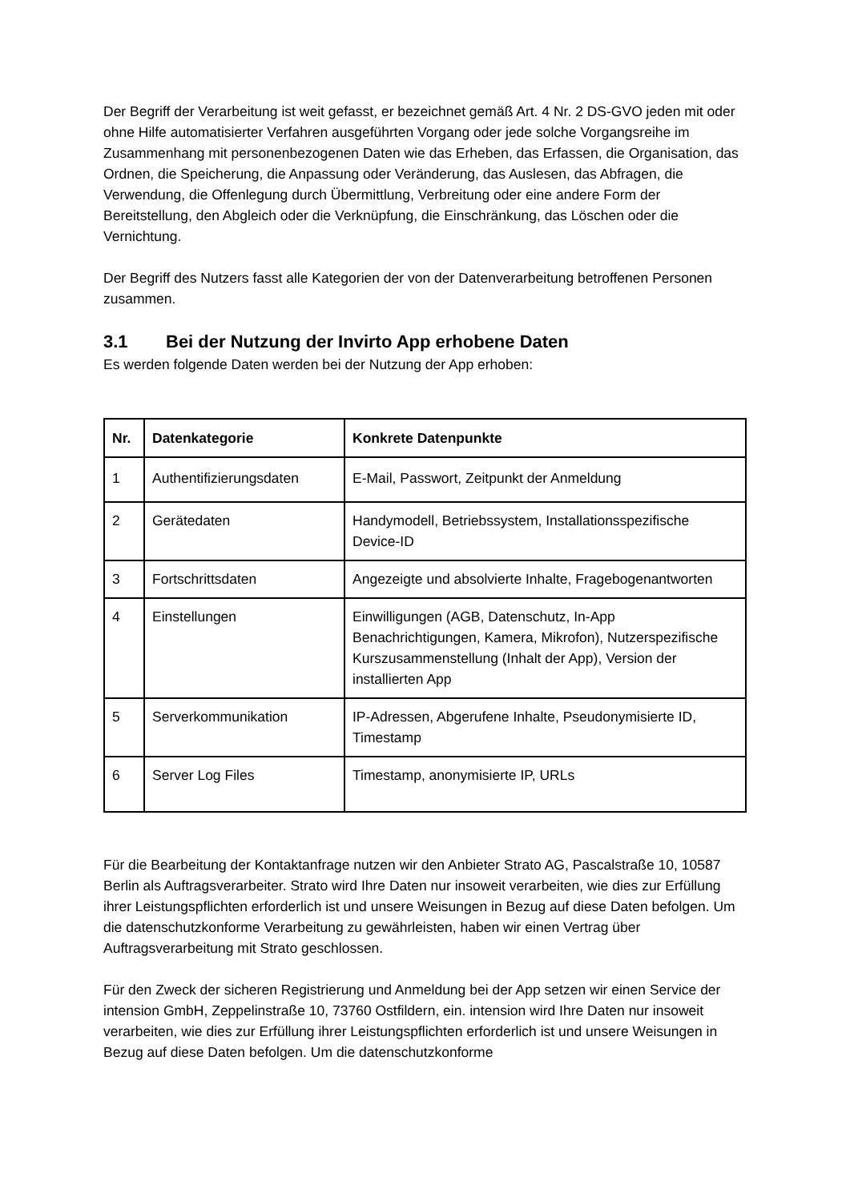Der Begriff der Verarbeitung ist weit gefasst, er bezeichnet gemäß Art. 4 Nr. 2 DS-GVO jeden mit oder ohne Hilfe automatisierter Verfahren ausgeführten Vorgang oder jede solche Vorgangsreihe im Zusammenhang mit personenbezogenen Daten wie das Erheben, das Erfassen, die Organisation, das Ordnen, die Speicherung, die Anpassung oder Veränderung, das Auslesen, das Abfragen, die Verwendung, die Offenlegung durch Übermittlung, Verbreitung oder eine andere Form der Bereitstellung, den Abgleich oder die Verknüpfung, die Einschränkung, das Löschen oder die Vernichtung.
Der Begriff des Nutzers fasst alle Kategorien der von der Datenverarbeitung betroffenen Personen zusammen.
3.1 Bei der Nutzung der Invirto App erhobene Daten
Es werden folgende Daten werden bei der Nutzung der App erhoben:
| Nr. | Datenkategorie | Konkrete Datenpunkte |
| --- | --- | --- |
| 1 | Authentifizierungsdaten | E-Mail, Passwort, Zeitpunkt der Anmeldung |
| 2 | Gerätedaten | Handymodell, Betriebssystem, Installationsspezifische Device-ID |
| 3 | Fortschrittsdaten | Angezeigte und absolvierte Inhalte, Fragebogenantworten |
| 4 | Einstellungen | Einwilligungen (AGB, Datenschutz, In-App Benachrichtigungen, Kamera, Mikrofon), Nutzerspezifische Kurszusammenstellung (Inhalt der App), Version der installierten App |
| 5 | Serverkommunikation | IP-Adressen, Abgerufene Inhalte, Pseudonymisierte ID, Timestamp |
| 6 | Server Log Files | Timestamp, anonymisierte IP, URLs |
Für die Bearbeitung der Kontaktanfrage nutzen wir den Anbieter Strato AG, Pascalstraße 10, 10587 Berlin als Auftragsverarbeiter. Strato wird Ihre Daten nur insoweit verarbeiten, wie dies zur Erfüllung ihrer Leistungspflichten erforderlich ist und unsere Weisungen in Bezug auf diese Daten befolgen. Um die datenschutzkonforme Verarbeitung zu gewährleisten, haben wir einen Vertrag über Auftragsverarbeitung mit Strato geschlossen.
Für den Zweck der sicheren Registrierung und Anmeldung bei der App setzen wir einen Service der intension GmbH, Zeppelinstraße 10, 73760 Ostfildern, ein. intension wird Ihre Daten nur insoweit verarbeiten, wie dies zur Erfüllung ihrer Leistungspflichten erforderlich ist und unsere Weisungen in Bezug auf diese Daten befolgen. Um die datenschutzkonforme